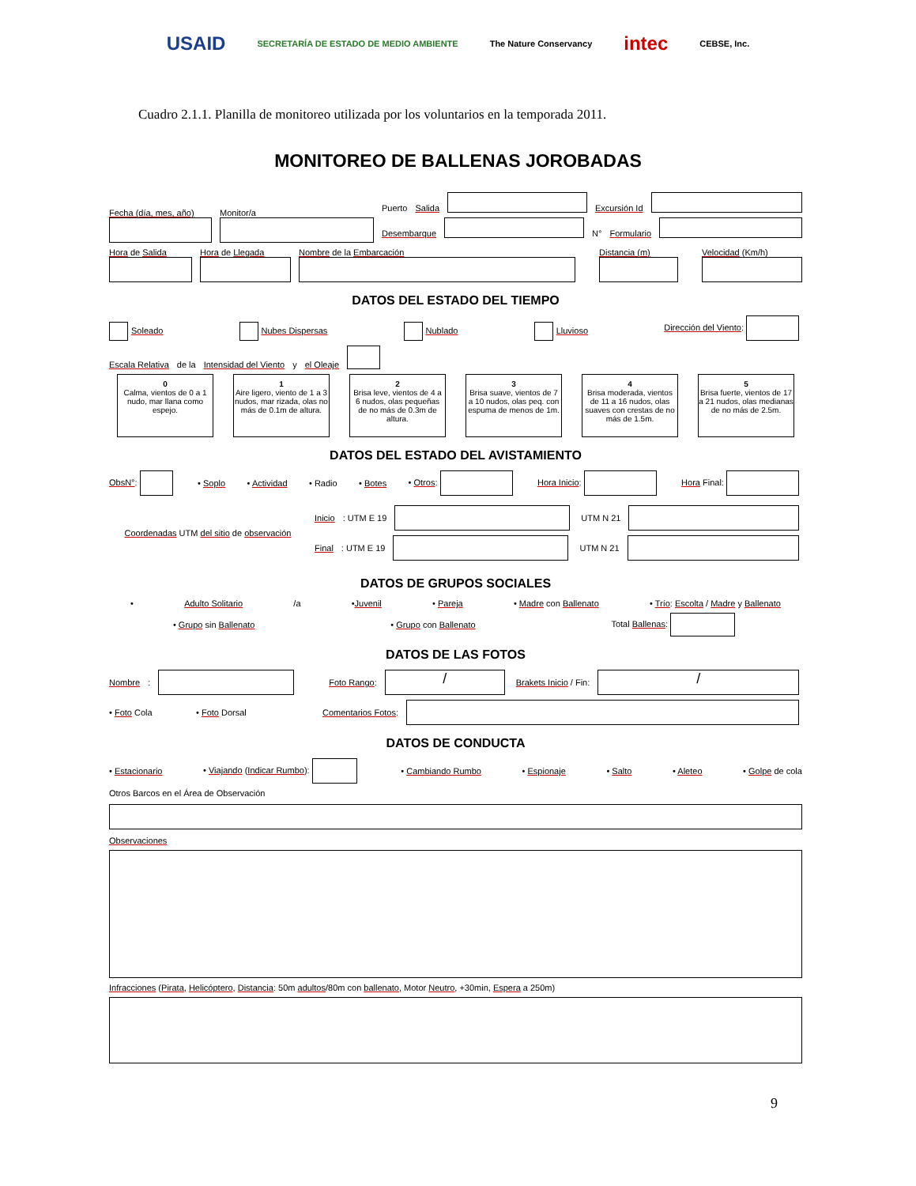USAID SECRETARÍA DE ESTADO DE MEDIO AMBIENTE The Nature Conservancy intec CEBSE, Inc.
Cuadro 2.1.1. Planilla de monitoreo utilizada por los voluntarios en la temporada 2011.
MONITOREO DE BALLENAS JOROBADAS
Fecha (día, mes, año)
Monitor/a
Puerto Salida
Excursión Id
Desembarque
N° Formulario
Hora de Salida
Hora de Llegada
Nombre de la Embarcación
Distancia (m)
Velocidad (Km/h)
DATOS DEL ESTADO DEL TIEMPO
Soleado Nubes Dispersas Nublado Lluvioso Dirección del Viento:
Escala Relativa de la Intensidad del Viento y el Oleaje
0
Calma, vientos de 0 a 1 nudo, mar llana como espejo.
1
Aire ligero, viento de 1 a 3 nudos, mar rizada, olas no más de 0.1m de altura.
2
Brisa leve, vientos de 4 a 6 nudos, olas pequeñas de no más de 0.3m de altura.
3
Brisa suave, vientos de 7 a 10 nudos, olas peq. con espuma de menos de 1m.
4
Brisa moderada, vientos de 11 a 16 nudos, olas suaves con crestas de no más de 1.5m.
5
Brisa fuerte, vientos de 17 a 21 nudos, olas medianas de no más de 2.5m.
DATOS DEL ESTADO DEL AVISTAMIENTO
ObsN°: • Soplo • Actividad • Radio • Botes • Otros: Hora Inicio: Hora Final:
Coordenadas UTM del sitio de observación
Inicio: UTM E 19 UTM N 21
Final: UTM E 19 UTM N 21
DATOS DE GRUPOS SOCIALES
• Adulto Solitario /a •Juvenil • Pareja • Madre con Ballenato • Trío: Escolta / Madre y Ballenato
• Grupo sin Ballenato • Grupo con Ballenato Total Ballenas:
DATOS DE LAS FOTOS
Nombre: Foto Rango: / Brakets Inicio / Fin: /
• Foto Cola • Foto Dorsal Comentarios Fotos:
DATOS DE CONDUCTA
• Estacionario • Viajando (Indicar Rumbo): • Cambiando Rumbo • Espionaje • Salto • Aleteo • Golpe de cola
Otros Barcos en el Área de Observación
Observaciones
Infracciones (Pirata, Helicóptero, Distancia: 50m adultos/80m con ballenato, Motor Neutro, +30min, Espera a 250m)
9